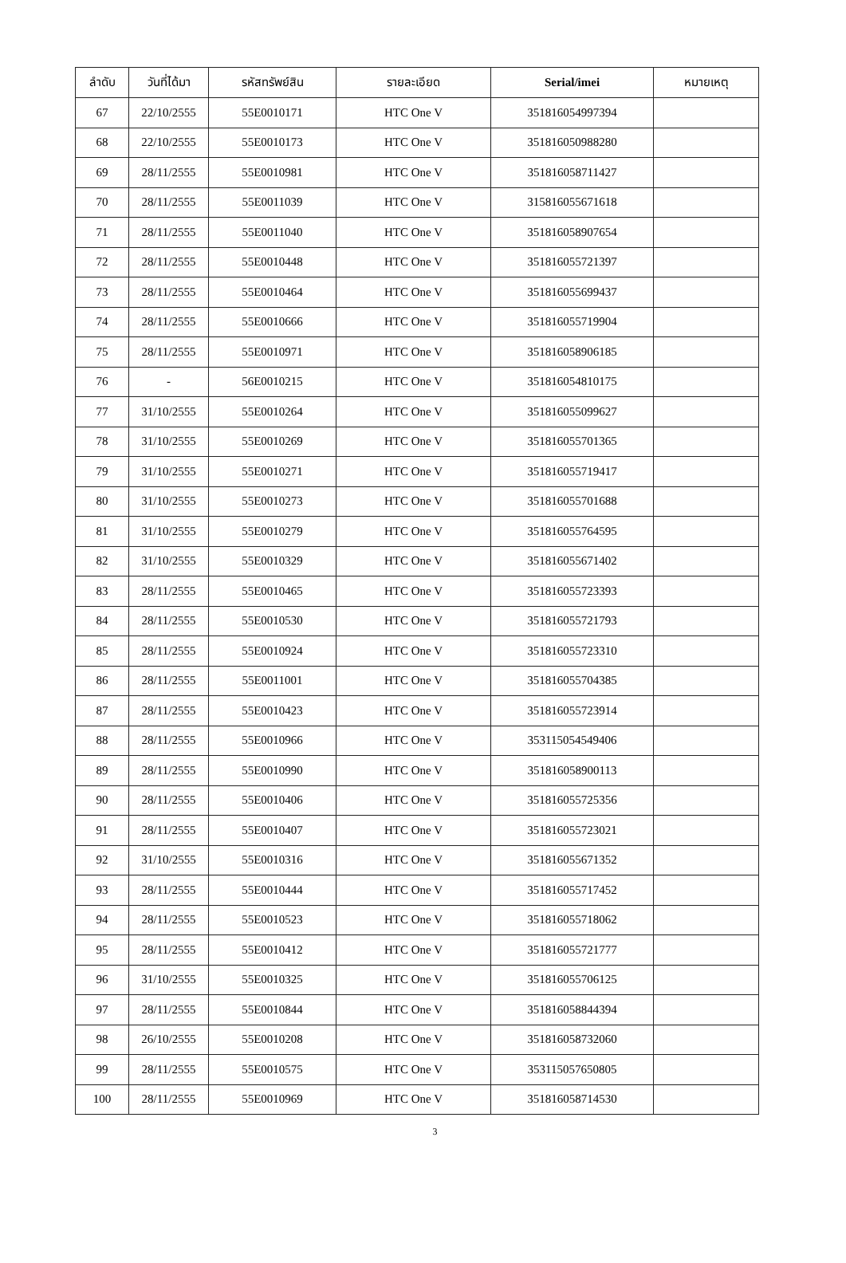| ลำดับ | วันที่ได้มา | รหัสทรัพย์สิน | รายละเอียด | Serial/imei | หมายเหตุ |
| --- | --- | --- | --- | --- | --- |
| 67 | 22/10/2555 | 55E0010171 | HTC One V | 351816054997394 | |
| 68 | 22/10/2555 | 55E0010173 | HTC One V | 351816050988280 | |
| 69 | 28/11/2555 | 55E0010981 | HTC One V | 351816058711427 | |
| 70 | 28/11/2555 | 55E0011039 | HTC One V | 315816055671618 | |
| 71 | 28/11/2555 | 55E0011040 | HTC One V | 351816058907654 | |
| 72 | 28/11/2555 | 55E0010448 | HTC One V | 351816055721397 | |
| 73 | 28/11/2555 | 55E0010464 | HTC One V | 351816055699437 | |
| 74 | 28/11/2555 | 55E0010666 | HTC One V | 351816055719904 | |
| 75 | 28/11/2555 | 55E0010971 | HTC One V | 351816058906185 | |
| 76 | - | 56E0010215 | HTC One V | 351816054810175 | |
| 77 | 31/10/2555 | 55E0010264 | HTC One V | 351816055099627 | |
| 78 | 31/10/2555 | 55E0010269 | HTC One V | 351816055701365 | |
| 79 | 31/10/2555 | 55E0010271 | HTC One V | 351816055719417 | |
| 80 | 31/10/2555 | 55E0010273 | HTC One V | 351816055701688 | |
| 81 | 31/10/2555 | 55E0010279 | HTC One V | 351816055764595 | |
| 82 | 31/10/2555 | 55E0010329 | HTC One V | 351816055671402 | |
| 83 | 28/11/2555 | 55E0010465 | HTC One V | 351816055723393 | |
| 84 | 28/11/2555 | 55E0010530 | HTC One V | 351816055721793 | |
| 85 | 28/11/2555 | 55E0010924 | HTC One V | 351816055723310 | |
| 86 | 28/11/2555 | 55E0011001 | HTC One V | 351816055704385 | |
| 87 | 28/11/2555 | 55E0010423 | HTC One V | 351816055723914 | |
| 88 | 28/11/2555 | 55E0010966 | HTC One V | 353115054549406 | |
| 89 | 28/11/2555 | 55E0010990 | HTC One V | 351816058900113 | |
| 90 | 28/11/2555 | 55E0010406 | HTC One V | 351816055725356 | |
| 91 | 28/11/2555 | 55E0010407 | HTC One V | 351816055723021 | |
| 92 | 31/10/2555 | 55E0010316 | HTC One V | 351816055671352 | |
| 93 | 28/11/2555 | 55E0010444 | HTC One V | 351816055717452 | |
| 94 | 28/11/2555 | 55E0010523 | HTC One V | 351816055718062 | |
| 95 | 28/11/2555 | 55E0010412 | HTC One V | 351816055721777 | |
| 96 | 31/10/2555 | 55E0010325 | HTC One V | 351816055706125 | |
| 97 | 28/11/2555 | 55E0010844 | HTC One V | 351816058844394 | |
| 98 | 26/10/2555 | 55E0010208 | HTC One V | 351816058732060 | |
| 99 | 28/11/2555 | 55E0010575 | HTC One V | 353115057650805 | |
| 100 | 28/11/2555 | 55E0010969 | HTC One V | 351816058714530 | |
3